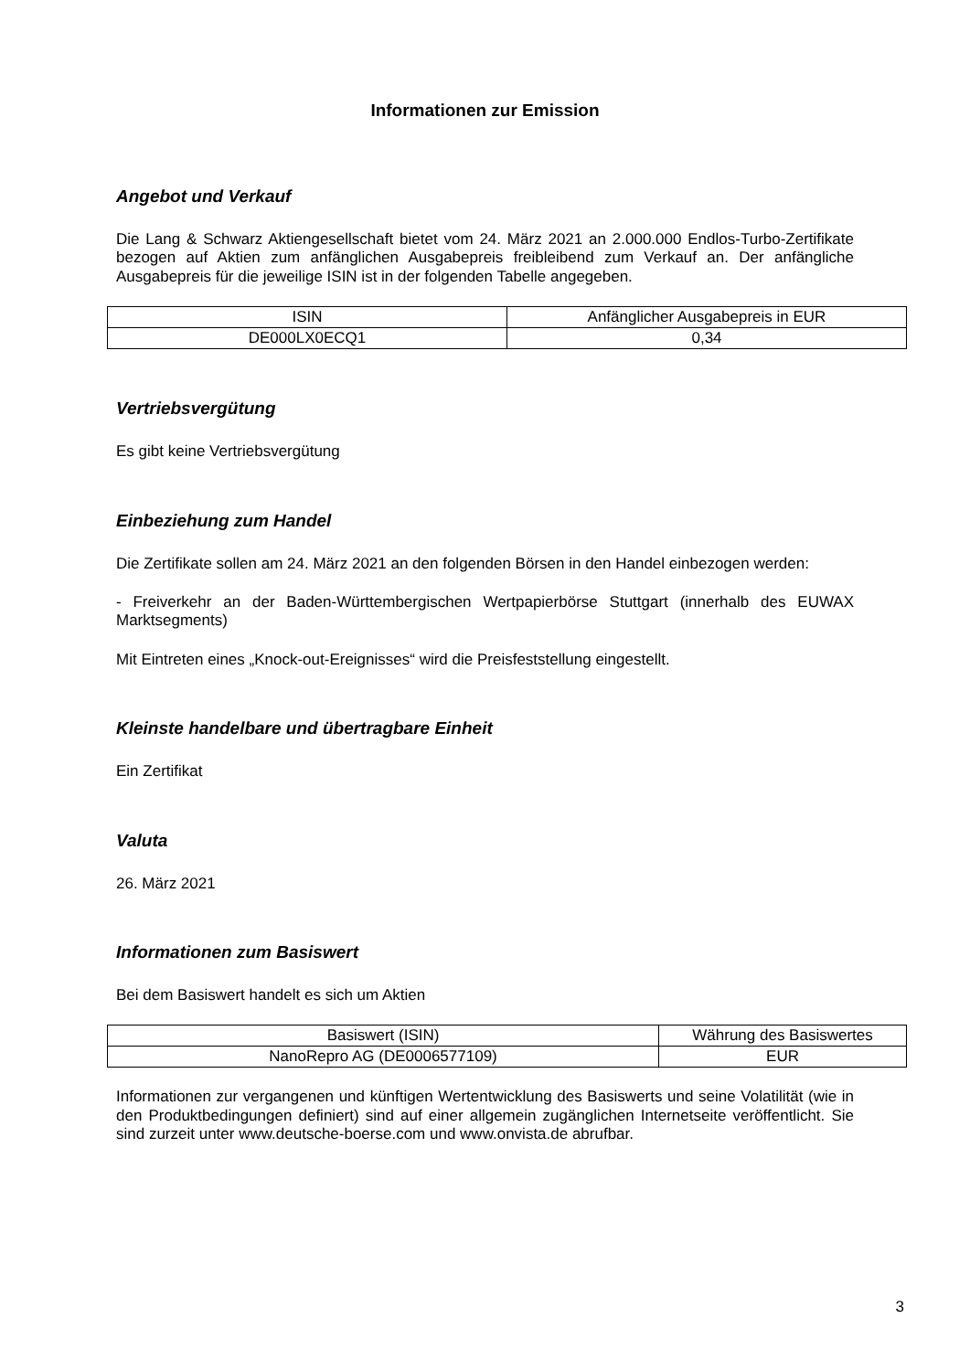Informationen zur Emission
Angebot und Verkauf
Die Lang & Schwarz Aktiengesellschaft bietet vom 24. März 2021 an 2.000.000 Endlos-Turbo-Zertifikate bezogen auf Aktien zum anfänglichen Ausgabepreis freibleibend zum Verkauf an. Der anfängliche Ausgabepreis für die jeweilige ISIN ist in der folgenden Tabelle angegeben.
| ISIN | Anfänglicher Ausgabepreis in EUR |
| DE000LX0ECQ1 | 0,34 |
Vertriebsvergütung
Es gibt keine Vertriebsvergütung
Einbeziehung zum Handel
Die Zertifikate sollen am 24. März 2021 an den folgenden Börsen in den Handel einbezogen werden:
- Freiverkehr an der Baden-Württembergischen Wertpapierbörse Stuttgart (innerhalb des EUWAX Marktsegments)
Mit Eintreten eines „Knock-out-Ereignisses“ wird die Preisfeststellung eingestellt.
Kleinste handelbare und übertragbare Einheit
Ein Zertifikat
Valuta
26. März 2021
Informationen zum Basiswert
Bei dem Basiswert handelt es sich um Aktien
| Basiswert (ISIN) | Währung des Basiswertes |
| NanoRepro AG (DE0006577109) | EUR |
Informationen zur vergangenen und künftigen Wertentwicklung des Basiswerts und seine Volatilität (wie in den Produktbedingungen definiert) sind auf einer allgemein zugänglichen Internetseite veröffentlicht. Sie sind zurzeit unter www.deutsche-boerse.com und www.onvista.de abrufbar.
3